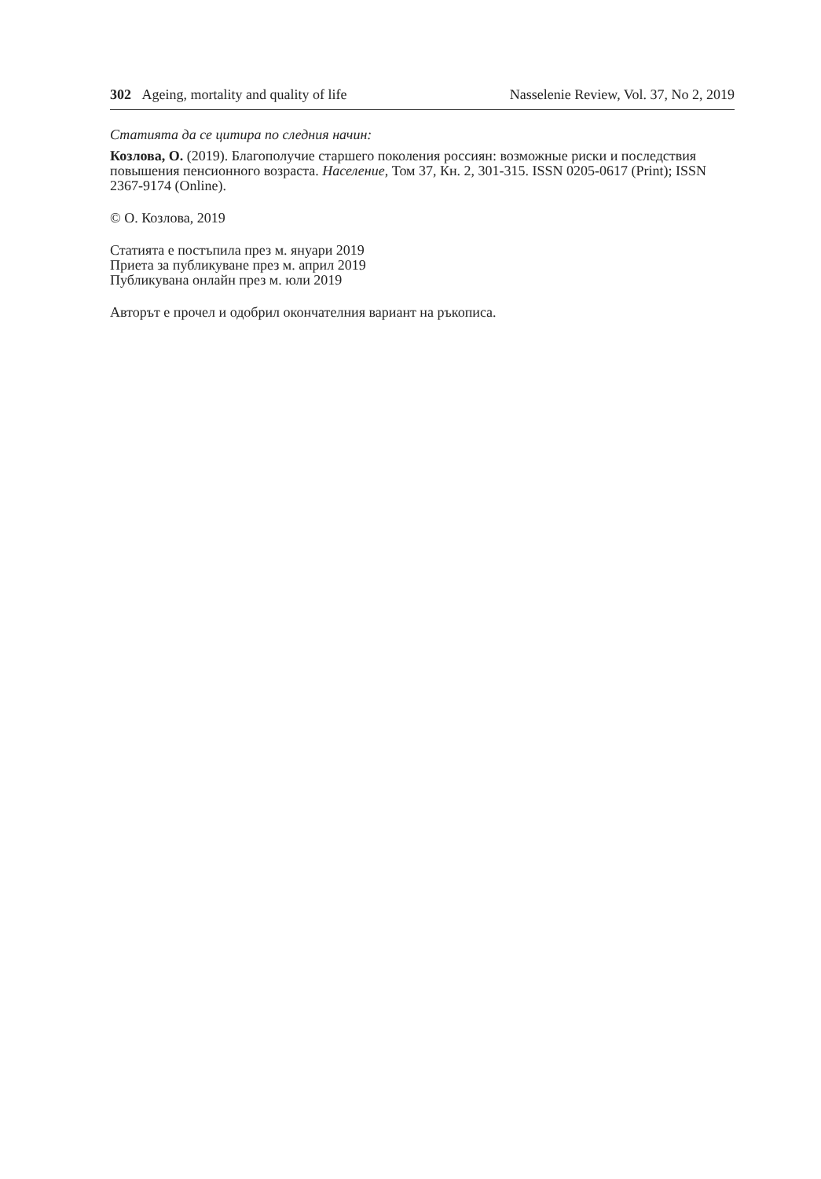302 Ageing, mortality and quality of life Nasselenie Review, Vol. 37, No 2, 2019
Статията да се цитира по следния начин:
Козлова, О. (2019). Благополучие старшего поколения россиян: возможные риски и последствия повышения пенсионного возраста. Население, Том 37, Кн. 2, 301-315. ISSN 0205-0617 (Print); ISSN 2367-9174 (Online).
© О. Козлова, 2019
Статията е постъпила през м. януари 2019
Приета за публикуване през м. април 2019
Публикувана онлайн през м. юли 2019
Авторът е прочел и одобрил окончателния вариант на ръкописа.